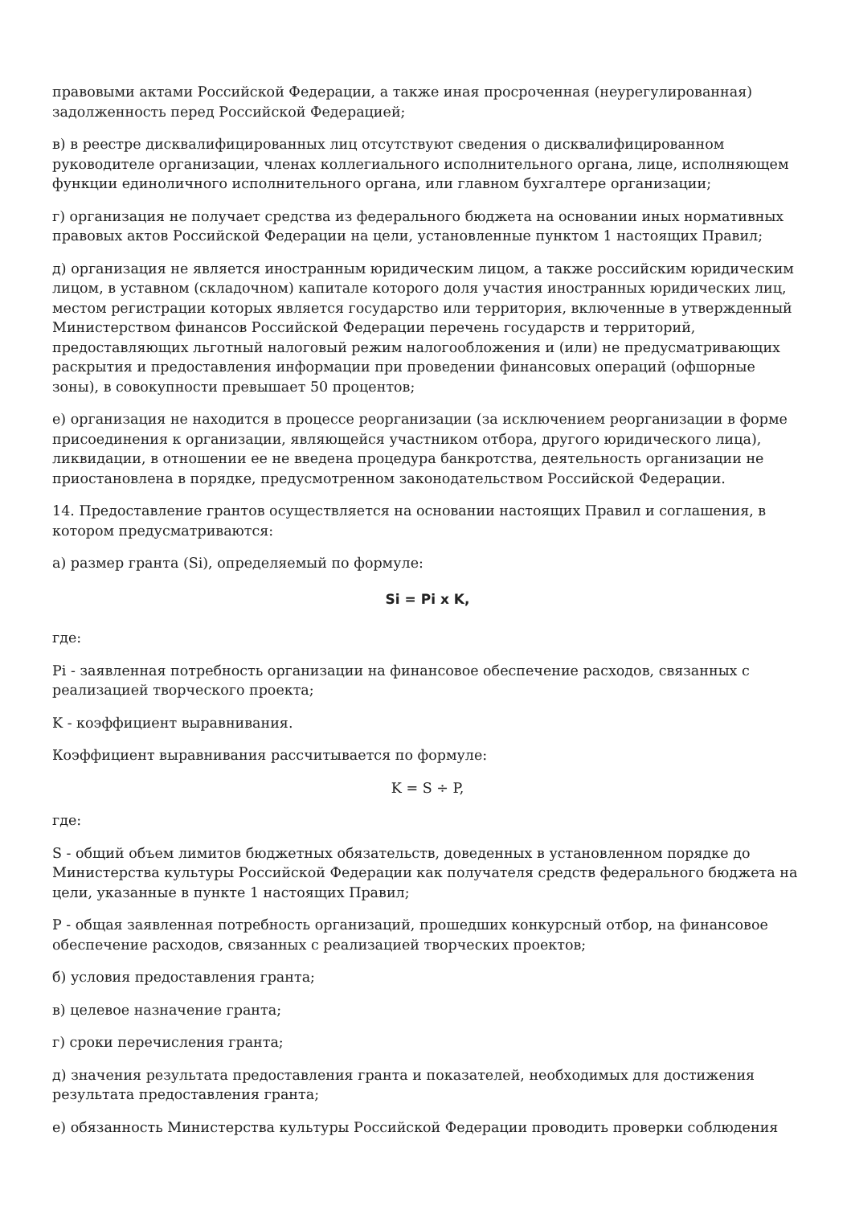правовыми актами Российской Федерации, а также иная просроченная (неурегулированная) задолженность перед Российской Федерацией;
в) в реестре дисквалифицированных лиц отсутствуют сведения о дисквалифицированном руководителе организации, членах коллегиального исполнительного органа, лице, исполняющем функции единоличного исполнительного органа, или главном бухгалтере организации;
г) организация не получает средства из федерального бюджета на основании иных нормативных правовых актов Российской Федерации на цели, установленные пунктом 1 настоящих Правил;
д) организация не является иностранным юридическим лицом, а также российским юридическим лицом, в уставном (складочном) капитале которого доля участия иностранных юридических лиц, местом регистрации которых является государство или территория, включенные в утвержденный Министерством финансов Российской Федерации перечень государств и территорий, предоставляющих льготный налоговый режим налогообложения и (или) не предусматривающих раскрытия и предоставления информации при проведении финансовых операций (офшорные зоны), в совокупности превышает 50 процентов;
е) организация не находится в процессе реорганизации (за исключением реорганизации в форме присоединения к организации, являющейся участником отбора, другого юридического лица), ликвидации, в отношении ее не введена процедура банкротства, деятельность организации не приостановлена в порядке, предусмотренном законодательством Российской Федерации.
14. Предоставление грантов осуществляется на основании настоящих Правил и соглашения, в котором предусматриваются:
а) размер гранта (Si), определяемый по формуле:
Si = Pi x K,
где:
Pi - заявленная потребность организации на финансовое обеспечение расходов, связанных с реализацией творческого проекта;
K - коэффициент выравнивания.
Коэффициент выравнивания рассчитывается по формуле:
K = S ÷ P,
где:
S - общий объем лимитов бюджетных обязательств, доведенных в установленном порядке до Министерства культуры Российской Федерации как получателя средств федерального бюджета на цели, указанные в пункте 1 настоящих Правил;
P - общая заявленная потребность организаций, прошедших конкурсный отбор, на финансовое обеспечение расходов, связанных с реализацией творческих проектов;
б) условия предоставления гранта;
в) целевое назначение гранта;
г) сроки перечисления гранта;
д) значения результата предоставления гранта и показателей, необходимых для достижения результата предоставления гранта;
е) обязанность Министерства культуры Российской Федерации проводить проверки соблюдения